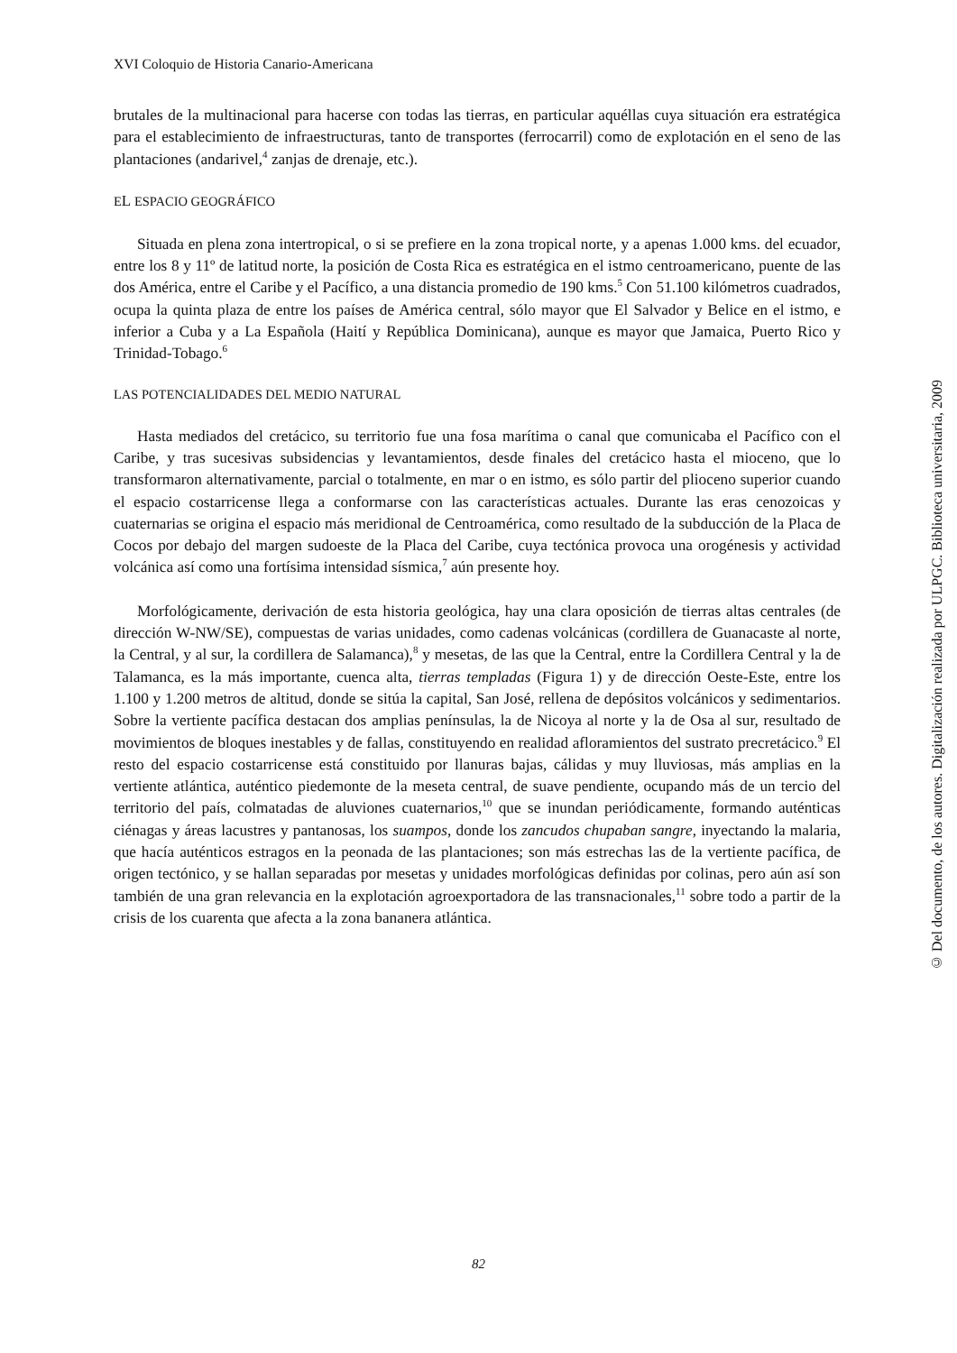XVI Coloquio de Historia Canario-Americana
brutales de la multinacional para hacerse con todas las tierras, en particular aquéllas cuya situación era estratégica para el establecimiento de infraestructuras, tanto de transportes (ferrocarril) como de explotación en el seno de las plantaciones (andarivel,<sup>4</sup> zanjas de drenaje, etc.).
EL ESPACIO GEOGRÁFICO
Situada en plena zona intertropical, o si se prefiere en la zona tropical norte, y a apenas 1.000 kms. del ecuador, entre los 8 y 11º de latitud norte, la posición de Costa Rica es estratégica en el istmo centroamericano, puente de las dos América, entre el Caribe y el Pacífico, a una distancia promedio de 190 kms.<sup>5</sup> Con 51.100 kilómetros cuadrados, ocupa la quinta plaza de entre los países de América central, sólo mayor que El Salvador y Belice en el istmo, e inferior a Cuba y a La Española (Haití y República Dominicana), aunque es mayor que Jamaica, Puerto Rico y Trinidad-Tobago.<sup>6</sup>
LAS POTENCIALIDADES DEL MEDIO NATURAL
Hasta mediados del cretácico, su territorio fue una fosa marítima o canal que comunicaba el Pacífico con el Caribe, y tras sucesivas subsidencias y levantamientos, desde finales del cretácico hasta el mioceno, que lo transformaron alternativamente, parcial o totalmente, en mar o en istmo, es sólo partir del plioceno superior cuando el espacio costarricense llega a conformarse con las características actuales. Durante las eras cenozoicas y cuaternarias se origina el espacio más meridional de Centroamérica, como resultado de la subducción de la Placa de Cocos por debajo del margen sudoeste de la Placa del Caribe, cuya tectónica provoca una orogénesis y actividad volcánica así como una fortísima intensidad sísmica,<sup>7</sup> aún presente hoy.
Morfológicamente, derivación de esta historia geológica, hay una clara oposición de tierras altas centrales (de dirección W-NW/SE), compuestas de varias unidades, como cadenas volcánicas (cordillera de Guanacaste al norte, la Central, y al sur, la cordillera de Salamanca),<sup>8</sup> y mesetas, de las que la Central, entre la Cordillera Central y la de Talamanca, es la más importante, cuenca alta, tierras templadas (Figura 1) y de dirección Oeste-Este, entre los 1.100 y 1.200 metros de altitud, donde se sitúa la capital, San José, rellena de depósitos volcánicos y sedimentarios. Sobre la vertiente pacífica destacan dos amplias penínsulas, la de Nicoya al norte y la de Osa al sur, resultado de movimientos de bloques inestables y de fallas, constituyendo en realidad afloramientos del sustrato precretácico.<sup>9</sup> El resto del espacio costarricense está constituido por llanuras bajas, cálidas y muy lluviosas, más amplias en la vertiente atlántica, auténtico piedemonte de la meseta central, de suave pendiente, ocupando más de un tercio del territorio del país, colmatadas de aluviones cuaternarios,<sup>10</sup> que se inundan periódicamente, formando auténticas ciénagas y áreas lacustres y pantanosas, los suampos, donde los zancudos chupaban sangre, inyectando la malaria, que hacía auténticos estragos en la peonada de las plantaciones; son más estrechas las de la vertiente pacífica, de origen tectónico, y se hallan separadas por mesetas y unidades morfológicas definidas por colinas, pero aún así son también de una gran relevancia en la explotación agroexportadora de las transnacionales,<sup>11</sup> sobre todo a partir de la crisis de los cuarenta que afecta a la zona bananera atlántica.
© Del documento, de los autores. Digitalización realizada por ULPGC. Biblioteca universitaria, 2009
82